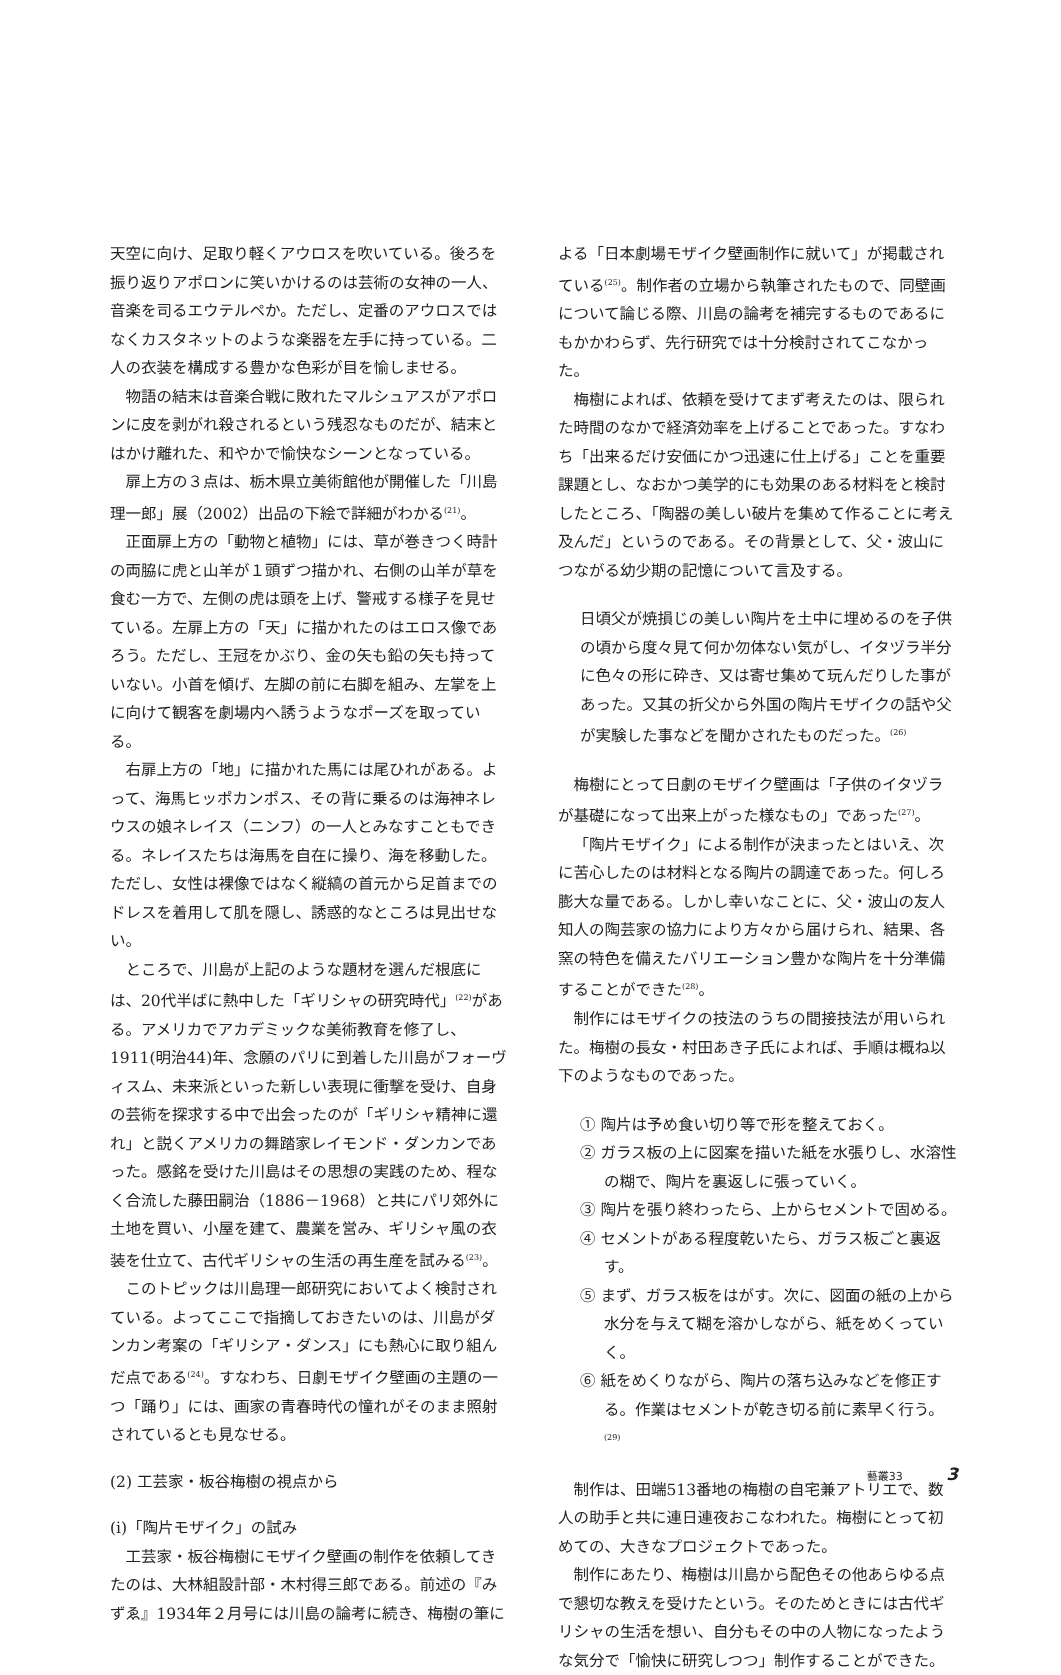天空に向け、足取り軽くアウロスを吹いている。後ろを振り返りアポロンに笑いかけるのは芸術の女神の一人、音楽を司るエウテルペか。ただし、定番のアウロスではなくカスタネットのような楽器を左手に持っている。二人の衣装を構成する豊かな色彩が目を愉しませる。
物語の結末は音楽合戦に敗れたマルシュアスがアポロンに皮を剥がれ殺されるという残忍なものだが、結末とはかけ離れた、和やかで愉快なシーンとなっている。
扉上方の３点は、栃木県立美術館他が開催した「川島理一郎」展（2002）出品の下絵で詳細がわかる<sup>(21)</sup>。
正面扉上方の「動物と植物」には、草が巻きつく時計の両脇に虎と山羊が１頭ずつ描かれ、右側の山羊が草を食む一方で、左側の虎は頭を上げ、警戒する様子を見せている。左扉上方の「天」に描かれたのはエロス像であろう。ただし、王冠をかぶり、金の矢も鉛の矢も持っていない。小首を傾げ、左脚の前に右脚を組み、左掌を上に向けて観客を劇場内へ誘うようなポーズを取っている。
右扉上方の「地」に描かれた馬には尾ひれがある。よって、海馬ヒッポカンポス、その背に乗るのは海神ネレウスの娘ネレイス（ニンフ）の一人とみなすこともできる。ネレイスたちは海馬を自在に操り、海を移動した。ただし、女性は裸像ではなく縦縞の首元から足首までのドレスを着用して肌を隠し、誘惑的なところは見出せない。
ところで、川島が上記のような題材を選んだ根底には、20代半ばに熱中した「ギリシャの研究時代」<sup>(22)</sup>がある。アメリカでアカデミックな美術教育を修了し、1911(明治44)年、念願のパリに到着した川島がフォーヴィスム、未来派といった新しい表現に衝撃を受け、自身の芸術を探求する中で出会ったのが「ギリシャ精神に還れ」と説くアメリカの舞踏家レイモンド・ダンカンであった。感銘を受けた川島はその思想の実践のため、程なく合流した藤田嗣治（1886－1968）と共にパリ郊外に土地を買い、小屋を建て、農業を営み、ギリシャ風の衣装を仕立て、古代ギリシャの生活の再生産を試みる<sup>(23)</sup>。
このトピックは川島理一郎研究においてよく検討されている。よってここで指摘しておきたいのは、川島がダンカン考案の「ギリシア・ダンス」にも熱心に取り組んだ点である<sup>(24)</sup>。すなわち、日劇モザイク壁画の主題の一つ「踊り」には、画家の青春時代の憧れがそのまま照射されているとも見なせる。
(2) 工芸家・板谷梅樹の視点から
(i)「陶片モザイク」の試み
工芸家・板谷梅樹にモザイク壁画の制作を依頼してきたのは、大林組設計部・木村得三郎である。前述の『みずゑ』1934年２月号には川島の論考に続き、梅樹の筆に
よる「日本劇場モザイク壁画制作に就いて」が掲載されている<sup>(25)</sup>。制作者の立場から執筆されたもので、同壁画について論じる際、川島の論考を補完するものであるにもかかわらず、先行研究では十分検討されてこなかった。
梅樹によれば、依頼を受けてまず考えたのは、限られた時間のなかで経済効率を上げることであった。すなわち「出来るだけ安価にかつ迅速に仕上げる」ことを重要課題とし、なおかつ美学的にも効果のある材料をと検討したところ、「陶器の美しい破片を集めて作ることに考え及んだ」というのである。その背景として、父・波山につながる幼少期の記憶について言及する。
日頃父が焼損じの美しい陶片を土中に埋めるのを子供の頃から度々見て何か勿体ない気がし、イタヅラ半分に色々の形に砕き、又は寄せ集めて玩んだりした事があった。又其の折父から外国の陶片モザイクの話や父が実験した事などを聞かされたものだった。<sup>(26)</sup>
梅樹にとって日劇のモザイク壁画は「子供のイタヅラが基礎になって出来上がった様なもの」であった<sup>(27)</sup>。
「陶片モザイク」による制作が決まったとはいえ、次に苦心したのは材料となる陶片の調達であった。何しろ膨大な量である。しかし幸いなことに、父・波山の友人知人の陶芸家の協力により方々から届けられ、結果、各窯の特色を備えたバリエーション豊かな陶片を十分準備することができた<sup>(28)</sup>。
制作にはモザイクの技法のうちの間接技法が用いられた。梅樹の長女・村田あき子氏によれば、手順は概ね以下のようなものであった。
① 陶片は予め食い切り等で形を整えておく。
② ガラス板の上に図案を描いた紙を水張りし、水溶性の糊で、陶片を裏返しに張っていく。
③ 陶片を張り終わったら、上からセメントで固める。
④ セメントがある程度乾いたら、ガラス板ごと裏返す。
⑤ まず、ガラス板をはがす。次に、図面の紙の上から水分を与えて糊を溶かしながら、紙をめくっていく。
⑥ 紙をめくりながら、陶片の落ち込みなどを修正する。作業はセメントが乾き切る前に素早く行う。<sup>(29)</sup>
制作は、田端513番地の梅樹の自宅兼アトリエで、数人の助手と共に連日連夜おこなわれた。梅樹にとって初めての、大きなプロジェクトであった。
制作にあたり、梅樹は川島から配色その他あらゆる点で懇切な教えを受けたという。そのためときには古代ギリシャの生活を想い、自分もその中の人物になったような気分で「愉快に研究しつつ」制作することができた。
藝叢33 3